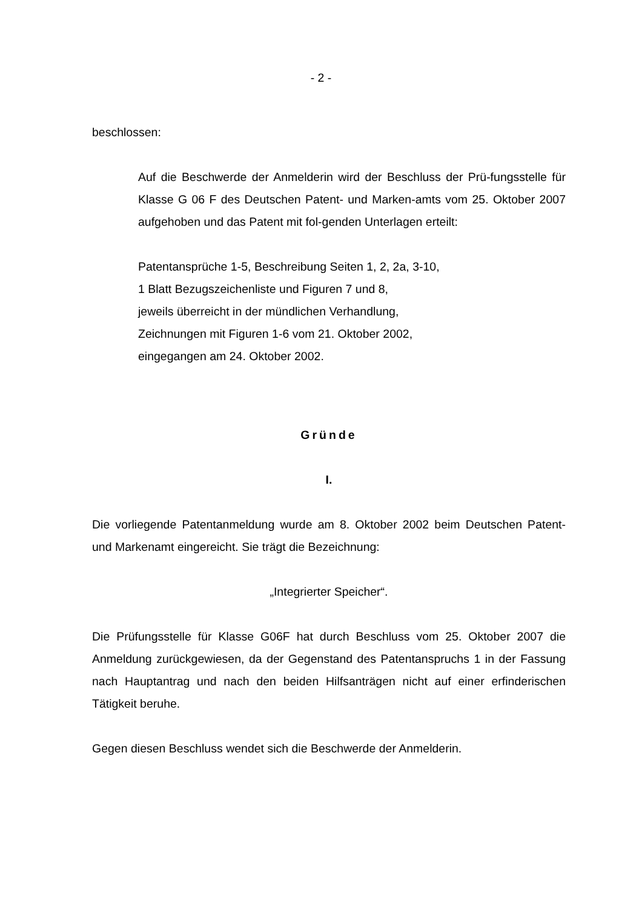- 2 -
beschlossen:
Auf die Beschwerde der Anmelderin wird der Beschluss der Prü-fungsstelle für Klasse G 06 F des Deutschen Patent- und Marken-amts vom 25. Oktober 2007 aufgehoben und das Patent mit fol-genden Unterlagen erteilt:
Patentansprüche 1-5, Beschreibung Seiten 1, 2, 2a, 3-10,
1 Blatt Bezugszeichenliste und Figuren 7 und 8,
jeweils überreicht in der mündlichen Verhandlung,
Zeichnungen mit Figuren 1-6 vom 21. Oktober 2002,
eingegangen am 24. Oktober 2002.
Gründe
I.
Die vorliegende Patentanmeldung wurde am 8. Oktober 2002 beim Deutschen Patent- und Markenamt eingereicht. Sie trägt die Bezeichnung:
„Integrierter Speicher“.
Die Prüfungsstelle für Klasse G06F hat durch Beschluss vom 25. Oktober 2007 die Anmeldung zurückgewiesen, da der Gegenstand des Patentanspruchs 1 in der Fassung nach Hauptantrag und nach den beiden Hilfsanträgen nicht auf einer erfinderischen Tätigkeit beruhe.
Gegen diesen Beschluss wendet sich die Beschwerde der Anmelderin.